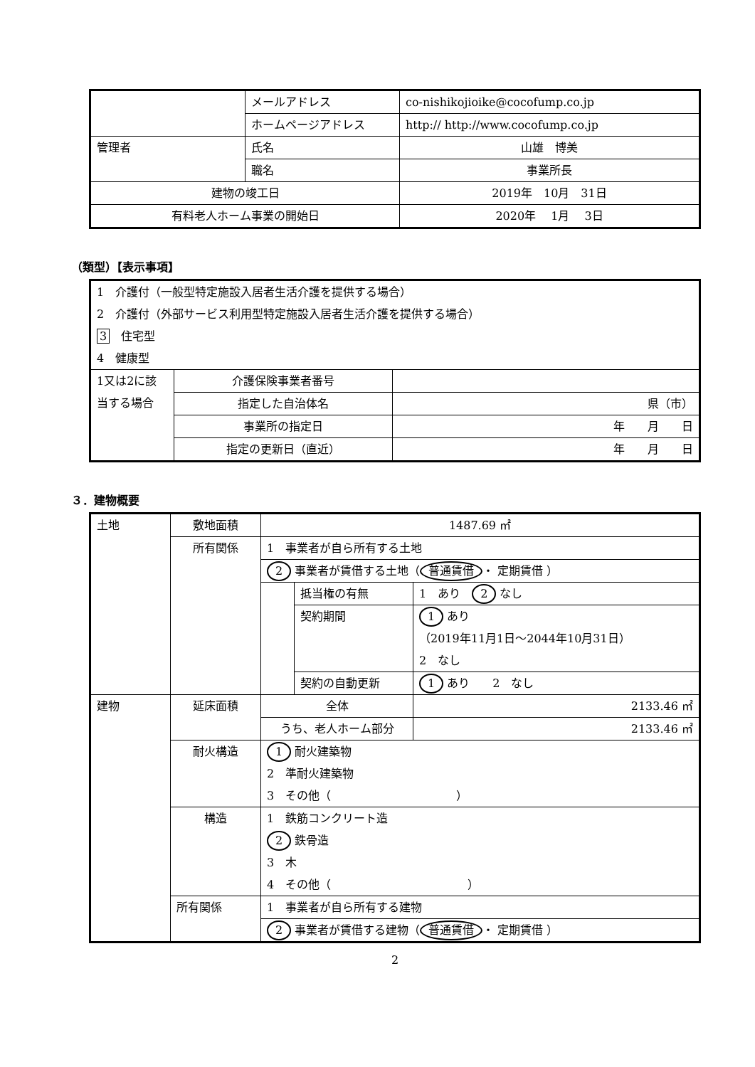| | メールアドレス | co-nishikojioike@cocofump.co.jp |
| | ホームページアドレス | http:// http://www.cocofump.co.jp |
| 管理者 | 氏名 | 山雄 博美 |
| | 職名 | 事業所長 |
| 建物の竣工日 | | 2019年 10月 31日 |
| 有料老人ホーム事業の開始日 | | 2020年 1月 3日 |
（類型）【表示事項】
| 1 介護付（一般型特定施設入居者生活介護を提供する場合） 2 介護付（外部サービス利用型特定施設入居者生活介護を提供する場合） 3 住宅型 4 健康型 | | |
| 1又は2に該当する場合 | 介護保険事業者番号 | |
| | 指定した自治体名 | 県（市） |
| | 事業所の指定日 | 年 月 日 |
| | 指定の更新日（直近） | 年 月 日 |
３．建物概要
| 土地 | 敷地面積 | 1487.69 ㎡ | | |
| | 所有関係 | 1 事業者が自ら所有する土地 | | |
| | | 2 事業者が賃借する土地（ 普通賃借 ・ 定期賃借 ） | | |
| | | | 抵当権の有無 | 1 あり 2 なし |
| | | | 契約期間 | 1 あり （2019年11月1日～2044年10月31日） 2 なし |
| | | | 契約の自動更新 | 1 あり 2 なし |
| 建物 | 延床面積 | 全体 | | 2133.46 ㎡ |
| | | うち、老人ホーム部分 | | 2133.46 ㎡ |
| | 耐火構造 | 1 耐火建築物 2 準耐火建築物 3 その他（ ） | | |
| | 構造 | 1 鉄筋コンクリート造 2 鉄骨造 3 木 4 その他（ ） | | |
| | 所有関係 | 1 事業者が自ら所有する建物 | | |
| | | 2 事業者が賃借する建物（ 普通賃借 ・ 定期賃借 ） | | |
2